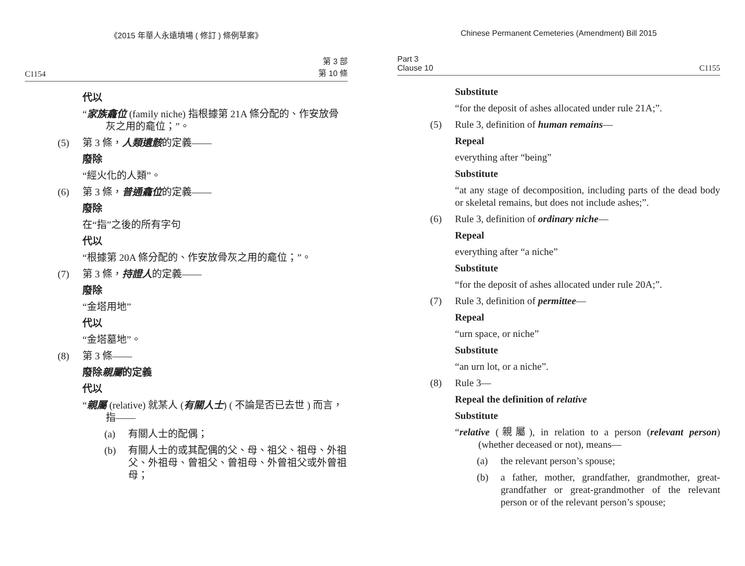《2015 年華人永遠墳場 ( 修訂 ) 條例草案》
C1154 第 3 部
第 10 條
代以
“家族龕位 (family niche) 指根據第 21A 條分配的、作安放骨灰之用的龕位；”。
(5) 第 3 條，人類遺骸的定義——
廢除
“經火化的人類”。
(6) 第 3 條，普通龕位的定義——
廢除
在“指”之後的所有字句
代以
“根據第 20A 條分配的、作安放骨灰之用的龕位；”。
(7) 第 3 條，持證人的定義——
廢除
“金塔用地”
代以
“金塔墓地”。
(8) 第 3 條——
廢除親屬的定義
代以
“親屬 (relative) 就某人 (有關人士) ( 不論是否已去世 ) 而言，指——
(a) 有關人士的配偶；
(b) 有關人士的或其配偶的父、母、祖父、祖母、外祖父、外祖母、曾祖父、曾祖母、外曾祖父或外曾祖母；
Chinese Permanent Cemeteries (Amendment) Bill 2015
Part 3
Clause 10 C1155
Substitute
“for the deposit of ashes allocated under rule 21A;”.
(5) Rule 3, definition of human remains—
Repeal
everything after “being”
Substitute
“at any stage of decomposition, including parts of the dead body or skeletal remains, but does not include ashes;”.
(6) Rule 3, definition of ordinary niche—
Repeal
everything after “a niche”
Substitute
“for the deposit of ashes allocated under rule 20A;”.
(7) Rule 3, definition of permittee—
Repeal
“urn space, or niche”
Substitute
“an urn lot, or a niche”.
(8) Rule 3—
Repeal the definition of relative
Substitute
“relative (親屬), in relation to a person (relevant person) (whether deceased or not), means—
(a) the relevant person’s spouse;
(b) a father, mother, grandfather, grandmother, great-grandfather or great-grandmother of the relevant person or of the relevant person’s spouse;